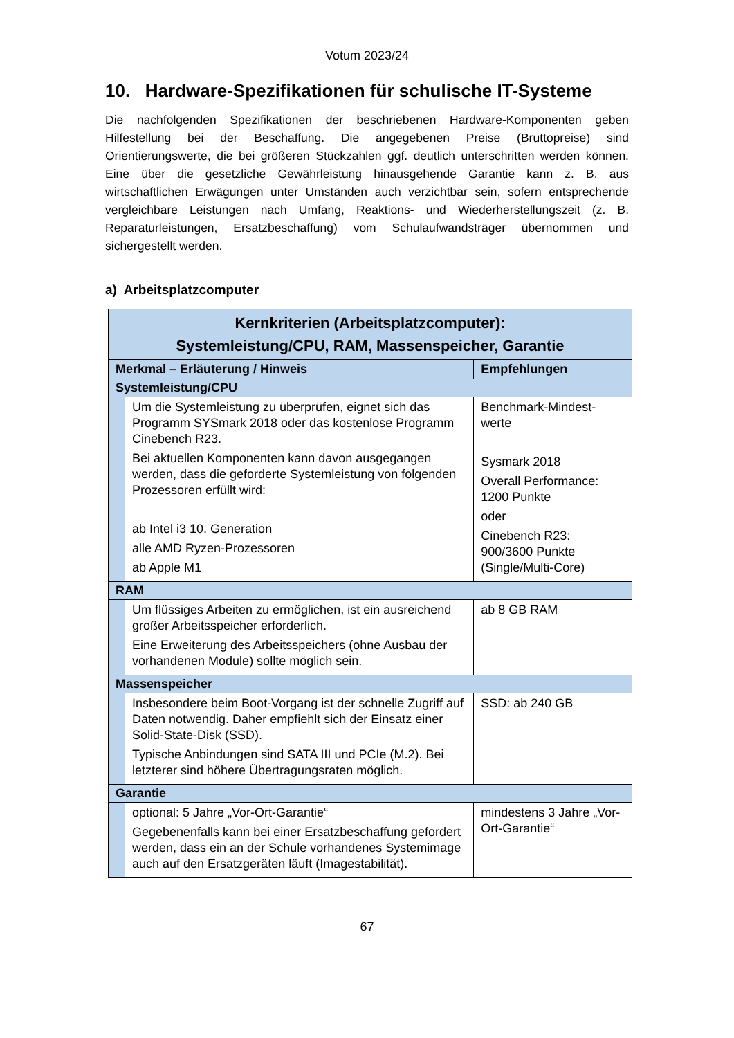Votum 2023/24
10. Hardware-Spezifikationen für schulische IT-Systeme
Die nachfolgenden Spezifikationen der beschriebenen Hardware-Komponenten geben Hilfestellung bei der Beschaffung. Die angegebenen Preise (Bruttopreise) sind Orientierungswerte, die bei größeren Stückzahlen ggf. deutlich unterschritten werden können. Eine über die gesetzliche Gewährleistung hinausgehende Garantie kann z. B. aus wirtschaftlichen Erwägungen unter Umständen auch verzichtbar sein, sofern entsprechende vergleichbare Leistungen nach Umfang, Reaktions- und Wiederherstellungszeit (z. B. Reparaturleistungen, Ersatzbeschaffung) vom Schulaufwandsträger übernommen und sichergestellt werden.
a) Arbeitsplatzcomputer
| Kernkriterien (Arbeitsplatzcomputer): Systemleistung/CPU, RAM, Massenspeicher, Garantie | | |
| --- | --- | --- |
| Merkmal – Erläuterung / Hinweis | | Empfehlungen |
| Systemleistung/CPU | | |
| | Um die Systemleistung zu überprüfen, eignet sich das Programm SYSmark 2018 oder das kostenlose Programm Cinebench R23. Bei aktuellen Komponenten kann davon ausgegangen werden, dass die geforderte Systemleistung von folgenden Prozessoren erfüllt wird: ab Intel i3 10. Generation alle AMD Ryzen-Prozessoren ab Apple M1 | Benchmark-Mindest-werte Sysmark 2018 Overall Performance: 1200 Punkte oder Cinebench R23: 900/3600 Punkte (Single/Multi-Core) |
| RAM | | |
| | Um flüssiges Arbeiten zu ermöglichen, ist ein ausreichend großer Arbeitsspeicher erforderlich. Eine Erweiterung des Arbeitsspeichers (ohne Ausbau der vorhandenen Module) sollte möglich sein. | ab 8 GB RAM |
| Massenspeicher | | |
| | Insbesondere beim Boot-Vorgang ist der schnelle Zugriff auf Daten notwendig. Daher empfiehlt sich der Einsatz einer Solid-State-Disk (SSD). Typische Anbindungen sind SATA III und PCIe (M.2). Bei letzterer sind höhere Übertragungsraten möglich. | SSD: ab 240 GB |
| Garantie | | |
| | optional: 5 Jahre „Vor-Ort-Garantie“ Gegebenenfalls kann bei einer Ersatzbeschaffung gefordert werden, dass ein an der Schule vorhandenes Systemimage auch auf den Ersatzgeräten läuft (Imagestabilität). | mindestens 3 Jahre „Vor-Ort-Garantie“ |
67